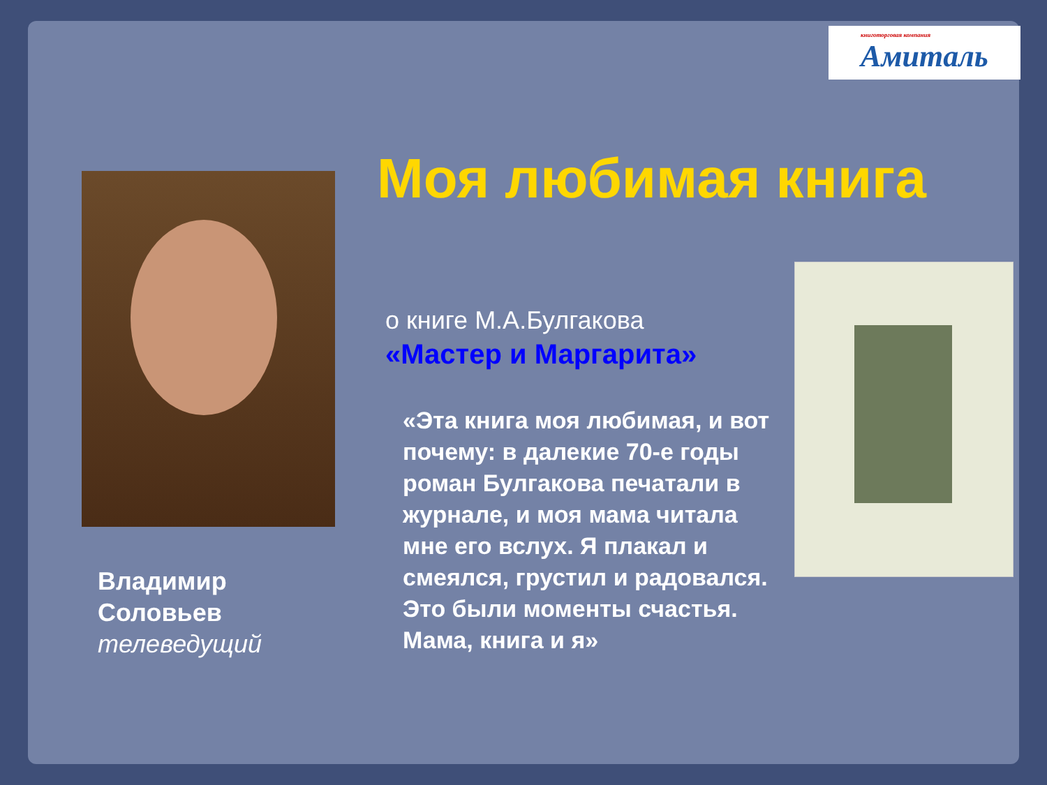книготорговая компания
Амиталь
Моя любимая книга
о книге М.А.Булгакова
«Мастер и Маргарита»
«Эта книга моя любимая, и вот почему: в далекие 70-е годы роман Булгакова печатали в журнале, и моя мама читала мне его вслух. Я плакал и смеялся, грустил и радовался. Это были моменты счастья. Мама, книга и я»
Владимир
Соловьев
телеведущий